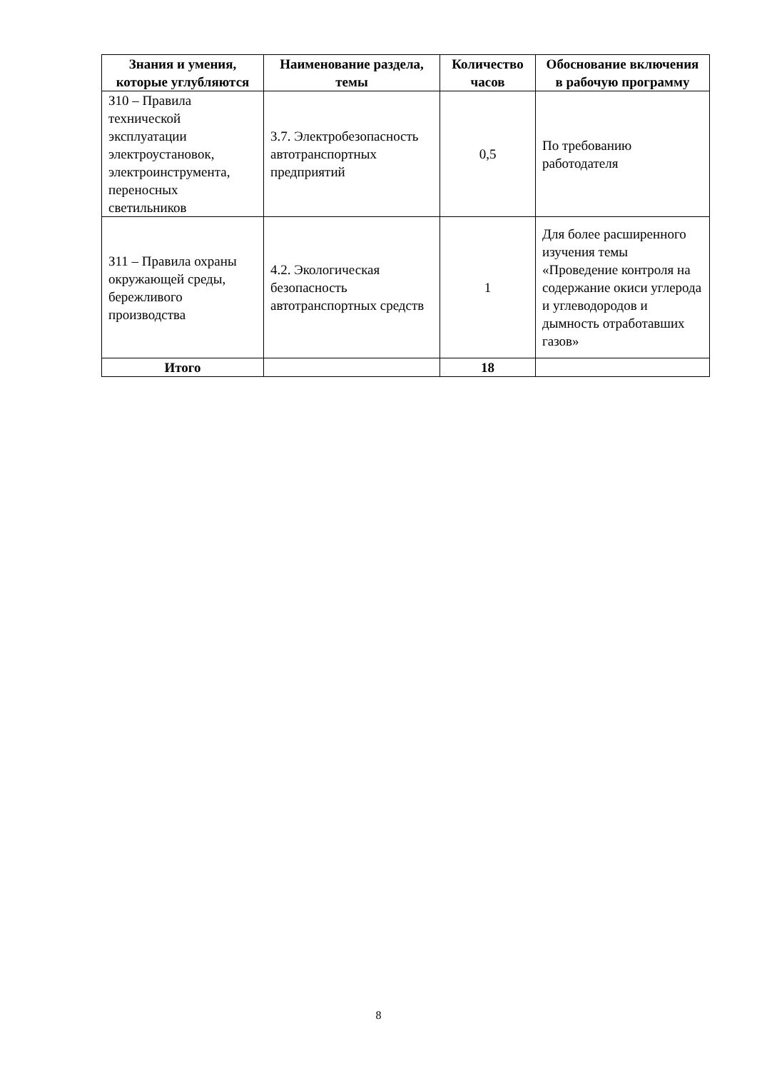| Знания и умения, которые углубляются | Наименование раздела, темы | Количество часов | Обоснование включения в рабочую программу |
| --- | --- | --- | --- |
| З10 – Правила технической эксплуатации электроустановок, электроинструмента, переносных светильников | 3.7. Электробезопасность автотранспортных предприятий | 0,5 | По требованию работодателя |
| З11 – Правила охраны окружающей среды, бережливого производства | 4.2. Экологическая безопасность автотранспортных средств | 1 | Для более расширенного изучения темы «Проведение контроля на содержание окиси углерода и углеводородов и дымность отработавших газов» |
| Итого | | 18 | |
8